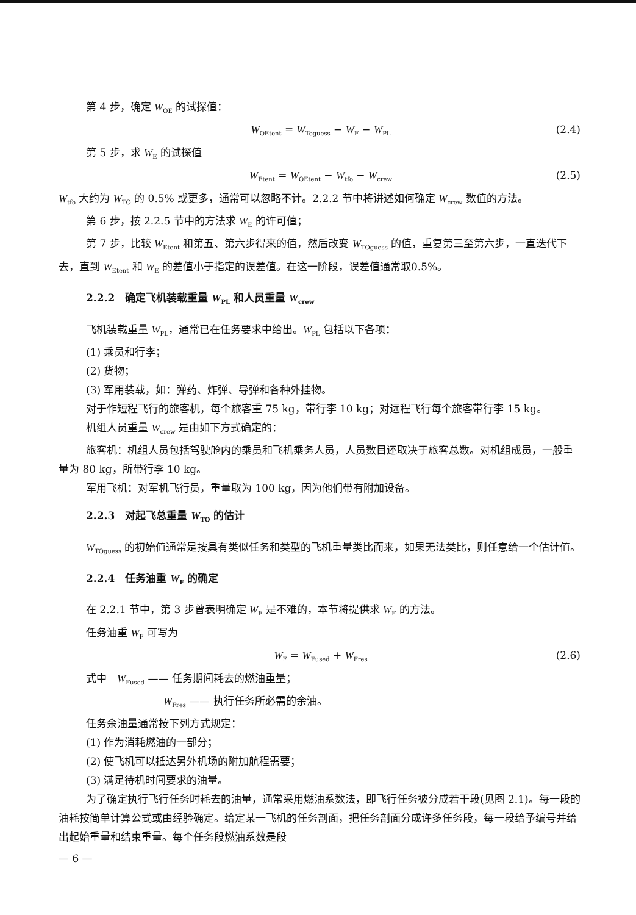第 4 步，确定 W<sub>OE</sub> 的试探值：
W<sub>OEtent</sub> = W<sub>Toguess</sub> − W<sub>F</sub> − W<sub>PL</sub> (2.4)
第 5 步，求 W<sub>E</sub> 的试探值
W<sub>Etent</sub> = W<sub>OEtent</sub> − W<sub>tfo</sub> − W<sub>crew</sub> (2.5)
W<sub>tfo</sub> 大约为 W<sub>TO</sub> 的 0.5% 或更多，通常可以忽略不计。2.2.2 节中将讲述如何确定 W<sub>crew</sub> 数值的方法。
第 6 步，按 2.2.5 节中的方法求 W<sub>E</sub> 的许可值；
第 7 步，比较 W<sub>Etent</sub> 和第五、第六步得来的值，然后改变 W<sub>TOguess</sub> 的值，重复第三至第六步，一直迭代下去，直到 W<sub>Etent</sub> 和 W<sub>E</sub> 的差值小于指定的误差值。在这一阶段，误差值通常取0.5%。
2.2.2　确定飞机装载重量 W<sub>PL</sub> 和人员重量 W<sub>crew</sub>
飞机装载重量 W<sub>PL</sub>，通常已在任务要求中给出。W<sub>PL</sub> 包括以下各项：
(1) 乘员和行李；
(2) 货物；
(3) 军用装载，如：弹药、炸弹、导弹和各种外挂物。
对于作短程飞行的旅客机，每个旅客重 75 kg，带行李 10 kg；对远程飞行每个旅客带行李 15 kg。
机组人员重量 W<sub>crew</sub> 是由如下方式确定的：
旅客机：机组人员包括驾驶舱内的乘员和飞机乘务人员，人员数目还取决于旅客总数。对机组成员，一般重量为 80 kg，所带行李 10 kg。
军用飞机：对军机飞行员，重量取为 100 kg，因为他们带有附加设备。
2.2.3　对起飞总重量 W<sub>TO</sub> 的估计
W<sub>TOguess</sub> 的初始值通常是按具有类似任务和类型的飞机重量类比而来，如果无法类比，则任意给一个估计值。
2.2.4　任务油重 W<sub>F</sub> 的确定
在 2.2.1 节中，第 3 步曾表明确定 W<sub>F</sub> 是不难的，本节将提供求 W<sub>F</sub> 的方法。
任务油重 W<sub>F</sub> 可写为
W<sub>F</sub> = W<sub>Fused</sub> + W<sub>Fres</sub> (2.6)
式中　W<sub>Fused</sub> —— 任务期间耗去的燃油重量；
　W<sub>Fres</sub> —— 执行任务所必需的余油。
任务余油量通常按下列方式规定：
(1) 作为消耗燃油的一部分；
(2) 使飞机可以抵达另外机场的附加航程需要；
(3) 满足待机时间要求的油量。
为了确定执行飞行任务时耗去的油量，通常采用燃油系数法，即飞行任务被分成若干段(见图 2.1)。每一段的油耗按简单计算公式或由经验确定。给定某一飞机的任务剖面，把任务剖面分成许多任务段，每一段给予编号并给出起始重量和结束重量。每个任务段燃油系数是段
— 6 —